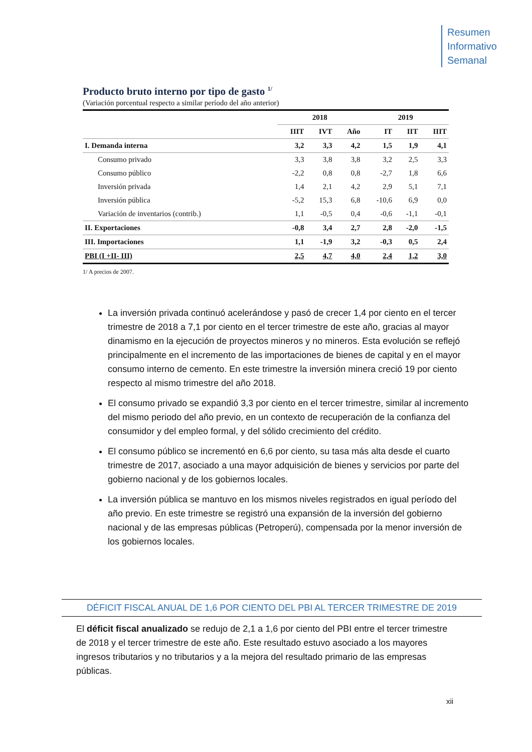Resumen
Informativo
Semanal
Producto bruto interno por tipo de gasto <sup>1/</sup>
(Variación porcentual respecto a similar período del año anterior)
| | 2018 | | | 2019 | | |
| --- | --- | --- | --- | --- | --- | --- |
| | IIIT | IVT | Año | IT | IIT | IIIT |
| I. Demanda interna | 3,2 | 3,3 | 4,2 | 1,5 | 1,9 | 4,1 |
| Consumo privado | 3,3 | 3,8 | 3,8 | 3,2 | 2,5 | 3,3 |
| Consumo público | -2,2 | 0,8 | 0,8 | -2,7 | 1,8 | 6,6 |
| Inversión privada | 1,4 | 2,1 | 4,2 | 2,9 | 5,1 | 7,1 |
| Inversión pública | -5,2 | 15,3 | 6,8 | -10,6 | 6,9 | 0,0 |
| Variación de inventarios (contrib.) | 1,1 | -0,5 | 0,4 | -0,6 | -1,1 | -0,1 |
| II. Exportaciones | -0,8 | 3,4 | 2,7 | 2,8 | -2,0 | -1,5 |
| III. Importaciones | 1,1 | -1,9 | 3,2 | -0,3 | 0,5 | 2,4 |
| PBI (I +II- III) | 2,5 | 4,7 | 4,0 | 2,4 | 1,2 | 3,0 |
1/ A precios de 2007.
La inversión privada continuó acelerándose y pasó de crecer 1,4 por ciento en el tercer trimestre de 2018 a 7,1 por ciento en el tercer trimestre de este año, gracias al mayor dinamismo en la ejecución de proyectos mineros y no mineros. Esta evolución se reflejó principalmente en el incremento de las importaciones de bienes de capital y en el mayor consumo interno de cemento. En este trimestre la inversión minera creció 19 por ciento respecto al mismo trimestre del año 2018.
El consumo privado se expandió 3,3 por ciento en el tercer trimestre, similar al incremento del mismo periodo del año previo, en un contexto de recuperación de la confianza del consumidor y del empleo formal, y del sólido crecimiento del crédito.
El consumo público se incrementó en 6,6 por ciento, su tasa más alta desde el cuarto trimestre de 2017, asociado a una mayor adquisición de bienes y servicios por parte del gobierno nacional y de los gobiernos locales.
La inversión pública se mantuvo en los mismos niveles registrados en igual período del año previo. En este trimestre se registró una expansión de la inversión del gobierno nacional y de las empresas públicas (Petroperú), compensada por la menor inversión de los gobiernos locales.
DÉFICIT FISCAL ANUAL DE 1,6 POR CIENTO DEL PBI AL TERCER TRIMESTRE DE 2019
El déficit fiscal anualizado se redujo de 2,1 a 1,6 por ciento del PBI entre el tercer trimestre de 2018 y el tercer trimestre de este año. Este resultado estuvo asociado a los mayores ingresos tributarios y no tributarios y a la mejora del resultado primario de las empresas públicas.
xii